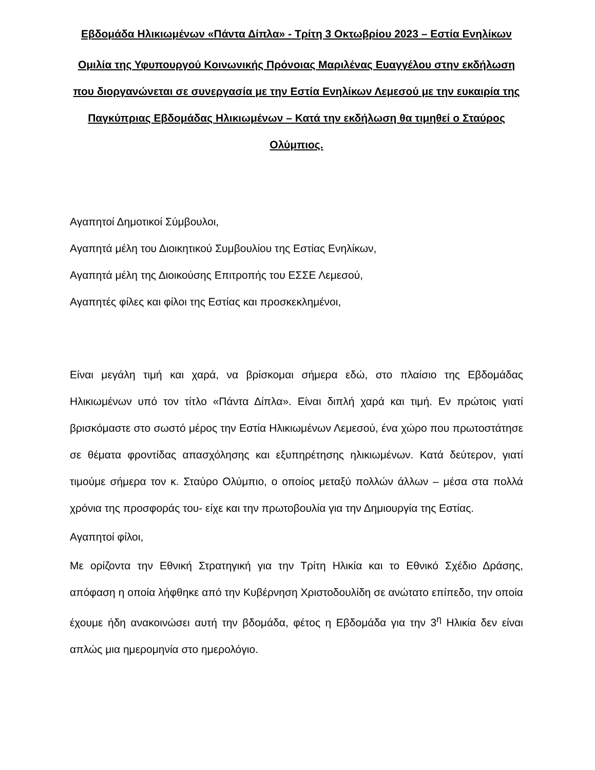Εβδομάδα Ηλικιωμένων «Πάντα Δίπλα» - Τρίτη 3 Οκτωβρίου 2023 – Εστία Ενηλίκων
Ομιλία της Υφυπουργού Κοινωνικής Πρόνοιας Μαριλένας Ευαγγέλου στην εκδήλωση που διοργανώνεται σε συνεργασία με την Εστία Ενηλίκων Λεμεσού με την ευκαιρία της Παγκύπριας Εβδομάδας Ηλικιωμένων – Κατά την εκδήλωση θα τιμηθεί ο Σταύρος Ολύμπιος.
Αγαπητοί Δημοτικοί Σύμβουλοι,
Αγαπητά μέλη του Διοικητικού Συμβουλίου της Εστίας Ενηλίκων,
Αγαπητά μέλη της Διοικούσης Επιτροπής του ΕΣΣΕ Λεμεσού,
Αγαπητές φίλες και φίλοι της Εστίας και προσκεκλημένοι,
Είναι μεγάλη τιμή και χαρά, να βρίσκομαι σήμερα εδώ, στο πλαίσιο της Εβδομάδας Ηλικιωμένων υπό τον τίτλο «Πάντα Δίπλα». Είναι διπλή χαρά και τιμή. Εν πρώτοις γιατί βρισκόμαστε στο σωστό μέρος την Εστία Ηλικιωμένων Λεμεσού, ένα χώρο που πρωτοστάτησε σε θέματα φροντίδας απασχόλησης και εξυπηρέτησης ηλικιωμένων. Κατά δεύτερον, γιατί τιμούμε σήμερα τον κ. Σταύρο Ολύμπιο, ο οποίος μεταξύ πολλών άλλων – μέσα στα πολλά χρόνια της προσφοράς του- είχε και την πρωτοβουλία για την Δημιουργία της Εστίας.
Αγαπητοί φίλοι,
Με ορίζοντα την Εθνική Στρατηγική για την Τρίτη Ηλικία και το Εθνικό Σχέδιο Δράσης, απόφαση η οποία λήφθηκε από την Κυβέρνηση Χριστοδουλίδη σε ανώτατο επίπεδο, την οποία έχουμε ήδη ανακοινώσει αυτή την βδομάδα, φέτος η Εβδομάδα για την 3<sup>η</sup> Ηλικία δεν είναι απλώς μια ημερομηνία στο ημερολόγιο.